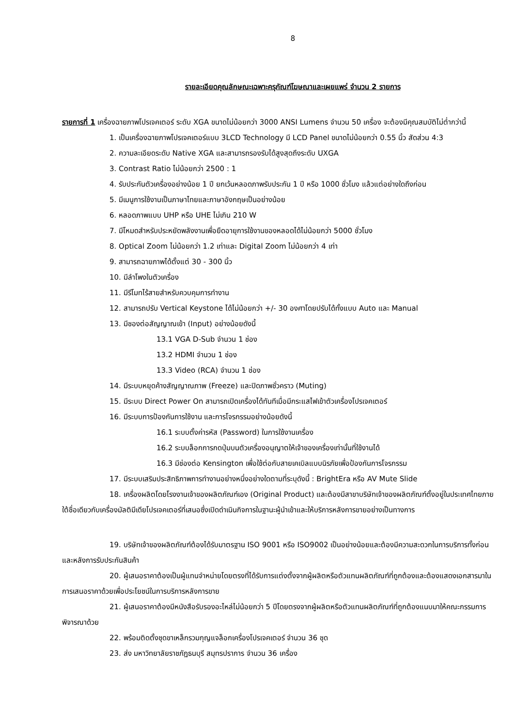8
รายละเอียดคุณลักษณะเฉพาะครุภัณฑ์โฆษณาและเผยแพร่ จำนวน 2 รายการ
รายการที่ 1 เครื่องฉายภาพโปรเจคเตอร์ ระดับ XGA ขนาดไม่น้อยกว่า 3000 ANSI Lumens จำนวน 50 เครื่อง จะต้องมีคุณสมบัติไม่ต่ำกว่านี้
1. เป็นเครื่องฉายภาพโปรเจคเตอร์แบบ 3LCD Technology มี LCD Panel ขนาดไม่น้อยกว่า 0.55 นิ้ว สัดส่วน 4:3
2. ความละเอียดระดับ Native XGA และสามารถรองรับได้สูงสุดถึงระดับ UXGA
3. Contrast Ratio ไม่น้อยกว่า 2500 : 1
4. รับประกันตัวเครื่องอย่างน้อย 1 ปี ยกเว้นหลอดภาพรับประกัน 1 ปี หรือ 1000 ชั่วโมง แล้วแต่อย่างใดถึงก่อน
5. มีเมนูการใช้งานเป็นภาษาไทยและภาษาอังกฤษเป็นอย่างน้อย
6. หลอดภาพแบบ UHP หรือ UHE ไม่เกิน 210 W
7. มีโหมดสำหรับประหยัดพลังงานเพื่อยืดอายุการใช้งานของหลอดได้ไม่น้อยกว่า 5000 ชั่วโมง
8. Optical Zoom ไม่น้อยกว่า 1.2 เท่าและ Digital Zoom ไม่น้อยกว่า 4 เท่า
9. สามารถฉายภาพได้ตั้งแต่ 30 - 300 นิ้ว
10. มีลำโพงในตัวเครื่อง
11. มีรีโมทไร้สายสำหรับควบคุมการทำงาน
12. สามารถปรับ Vertical Keystone ได้ไม่น้อยกว่า +/- 30 องศาโดยปรับได้ทั้งแบบ Auto และ Manual
13. มีชองต่อสัญญาณเข้า (Input) อย่างน้อยดังนี้
13.1 VGA D-Sub จำนวน 1 ช่อง
13.2 HDMI จำนวน 1 ช่อง
13.3 Video (RCA) จำนวน 1 ช่อง
14. มีระบบหยุดค้างสัญญาณภาพ (Freeze) และปิดภาพชั่วคราว (Muting)
15. มีระบบ Direct Power On สามารถเปิดเครื่องได้ทันทีเมื่อมีกระแสไฟเข้าตัวเครื่องโปรเจคเตอร์
16. มีระบบการป้องกันการใช้งาน และการโจรกรรมอย่างน้อยดังนี้
16.1 ระบบตั้งค่ารหัส (Password) ในการใช้งานเครื่อง
16.2 ระบบล็อกการกดปุ่มบนตัวเครื่องอนุญาตให้เจ้าของเครื่องเท่านั้นที่ใช้งานได้
16.3 มีช่องต่อ Kensington เพื่อใช้ต่อกับสายเคเบิลแบบนิรภัยเพื่อป้องกันการโจรกรรม
17. มีระบบเสริมประสิทธิภาพการทำงานอย่างหนึ่งอย่างใดตามที่ระบุดังนี้ : BrightEra หรือ AV Mute Slide
18. เครื่องผลิตโดยโรงงานเจ้าของผลิตภัณฑ์เอง (Original Product) และต้องมีสาขาบริษัทเจ้าของผลิตภัณฑ์ตั้งอยู่ในประเทศไทยภายใต้ชื่อเดียวกับเครื่องมัลติมีเดียโปรเจคเตอร์ที่เสนอซึ่งเปิดดำเนินกิจการในฐานะผู้นำเข้าและให้บริการหลังการขายอย่างเป็นทางการ
19. บริษัทเจ้าของผลิตภัณฑ์ต้องได้รับมาตรฐาน ISO 9001 หรือ ISO9002 เป็นอย่างน้อยและต้องมีความสะดวกในการบริการทั้งก่อนและหลังการรับประกันสินค้า
20. ผู้เสนอราคาต้องเป็นผู้แทนจำหน่ายโดยตรงที่ได้รับการแต่งตั้งจากผู้ผลิตหรือตัวแทนผลิตภัณฑ์ที่ถูกต้องและต้องแสดงเอกสารมาในการเสนอราคาด้วยเพื่อประโยชน์ในการบริการหลังการขาย
21. ผู้เสนอราคาต้องมีหนังสือรับรองอะไหล่ไม่น้อยกว่า 5 ปีโดยตรงจากผู้ผลิตหรือตัวแทนผลิตภัณฑ์ที่ถูกต้องแนบมาให้คณะกรรมการพิจารณาด้วย
22. พร้อมติดตั้งชุดขาเหล็กรวมกุญแจล็อกเครื่องโปรเจคเตอร์ จำนวน 36 ชุด
23. ส่ง มหาวิทยาลัยราชภัฏธนบุรี สมุทรปราการ จำนวน 36 เครื่อง